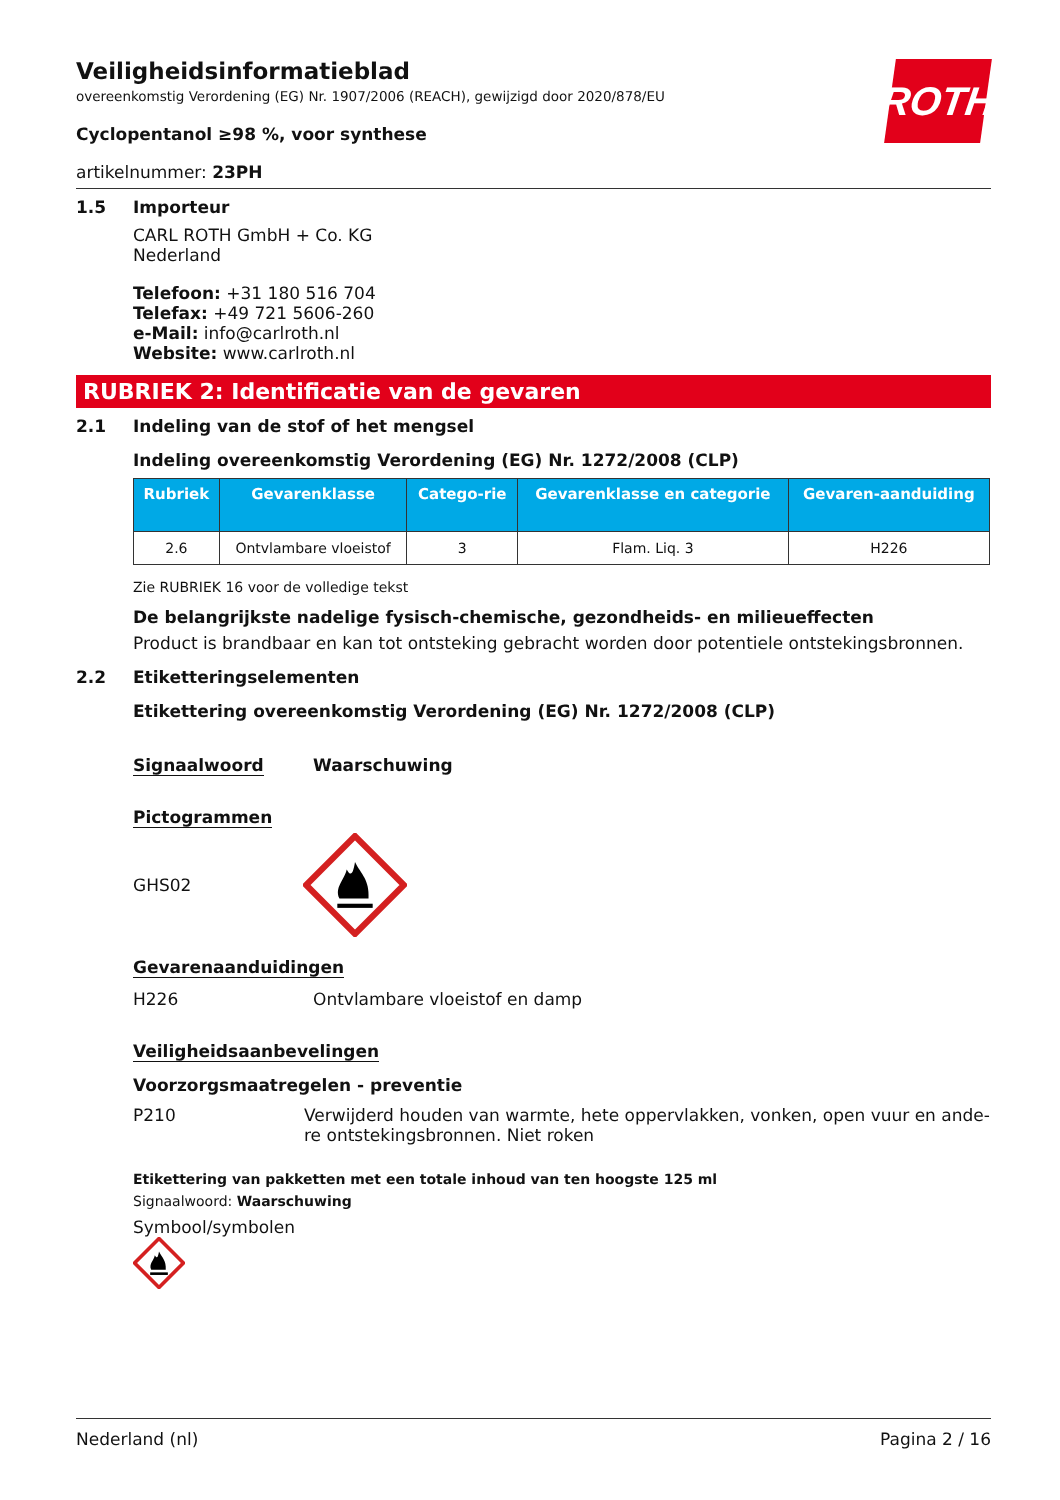ROTH
Veiligheidsinformatieblad
overeenkomstig Verordening (EG) Nr. 1907/2006 (REACH), gewijzigd door 2020/878/EU
Cyclopentanol ≥98 %, voor synthese
artikelnummer: 23PH
1.5 Importeur
CARL ROTH GmbH + Co. KG
Nederland
Telefoon: +31 180 516 704
Telefax: +49 721 5606-260
e-Mail: info@carlroth.nl
Website: www.carlroth.nl
RUBRIEK 2: Identificatie van de gevaren
2.1 Indeling van de stof of het mengsel
Indeling overeenkomstig Verordening (EG) Nr. 1272/2008 (CLP)
| Rubriek | Gevarenklasse | Catego-rie | Gevarenklasse en categorie | Gevaren-aanduiding |
| --- | --- | --- | --- | --- |
| 2.6 | Ontvlambare vloeistof | 3 | Flam. Liq. 3 | H226 |
Zie RUBRIEK 16 voor de volledige tekst
De belangrijkste nadelige fysisch-chemische, gezondheids- en milieueffecten
Product is brandbaar en kan tot ontsteking gebracht worden door potentiele ontstekingsbronnen.
2.2 Etiketteringselementen
Etikettering overeenkomstig Verordening (EG) Nr. 1272/2008 (CLP)
Signaalwoord Waarschuwing
Pictogrammen
GHS02
Gevarenaanduidingen
H226
Ontvlambare vloeistof en damp
Veiligheidsaanbevelingen
Voorzorgsmaatregelen - preventie
P210 Verwijderd houden van warmte, hete oppervlakken, vonken, open vuur en ande-re ontstekingsbronnen. Niet roken
Etikettering van pakketten met een totale inhoud van ten hoogste 125 ml
Signaalwoord: Waarschuwing
Symbool/symbolen
Nederland (nl) Pagina 2 / 16